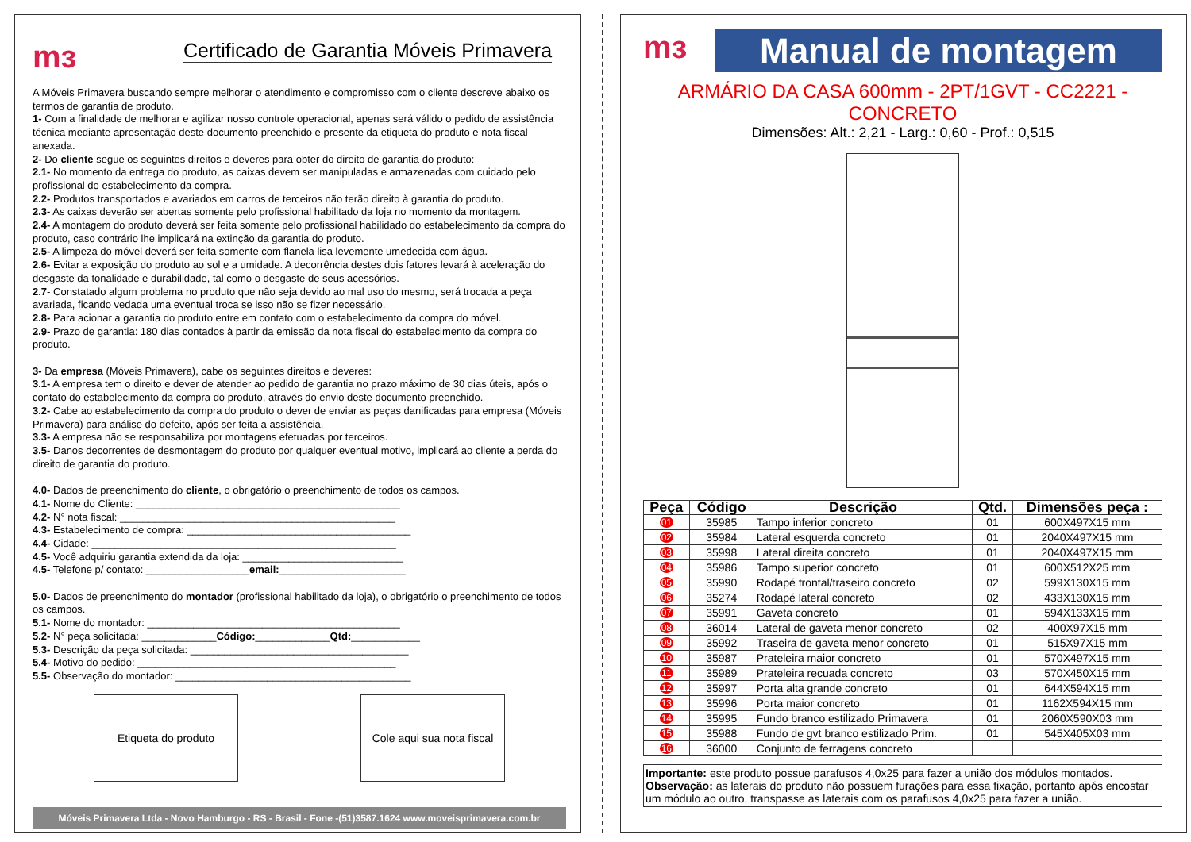mɜ
Certificado de Garantia Móveis Primavera
A Móveis Primavera buscando sempre melhorar o atendimento e compromisso com o cliente descreve abaixo os termos de garantia de produto.
1- Com a finalidade de melhorar e agilizar nosso controle operacional, apenas será válido o pedido de assistência técnica mediante apresentação deste documento preenchido e presente da etiqueta do produto e nota fiscal anexada.
2- Do cliente segue os seguintes direitos e deveres para obter do direito de garantia do produto:
2.1- No momento da entrega do produto, as caixas devem ser manipuladas e armazenadas com cuidado pelo profissional do estabelecimento da compra.
2.2- Produtos transportados e avariados em carros de terceiros não terão direito à garantia do produto.
2.3- As caixas deverão ser abertas somente pelo profissional habilitado da loja no momento da montagem.
2.4- A montagem do produto deverá ser feita somente pelo profissional habilidado do estabelecimento da compra do produto, caso contrário lhe implicará na extinção da garantia do produto.
2.5- A limpeza do móvel deverá ser feita somente com flanela lisa levemente umedecida com água.
2.6- Evitar a exposição do produto ao sol e a umidade. A decorrência destes dois fatores levará à aceleração do desgaste da tonalidade e durabilidade, tal como o desgaste de seus acessórios.
2.7- Constatado algum problema no produto que não seja devido ao mal uso do mesmo, será trocada a peça avariada, ficando vedada uma eventual troca se isso não se fizer necessário.
2.8- Para acionar a garantia do produto entre em contato com o estabelecimento da compra do móvel.
2.9- Prazo de garantia: 180 dias contados à partir da emissão da nota fiscal do estabelecimento da compra do produto.
3- Da empresa (Móveis Primavera), cabe os seguintes direitos e deveres:
3.1- A empresa tem o direito e dever de atender ao pedido de garantia no prazo máximo de 30 dias úteis, após o contato do estabelecimento da compra do produto, através do envio deste documento preenchido.
3.2- Cabe ao estabelecimento da compra do produto o dever de enviar as peças danificadas para empresa (Móveis Primavera) para análise do defeito, após ser feita a assistência.
3.3- A empresa não se responsabiliza por montagens efetuadas por terceiros.
3.5- Danos decorrentes de desmontagem do produto por qualquer eventual motivo, implicará ao cliente a perda do direito de garantia do produto.
4.0- Dados de preenchimento do cliente, o obrigatório o preenchimento de todos os campos.
4.1- Nome do Cliente: ______________________________________________
4.2- N° nota fiscal: ________________________________________________
4.3- Estabelecimento de compra: _______________________________________
4.4- Cidade: _____________________________________________________
4.5- Você adquiriu garantia extendida da loja: ____________________________
4.5- Telefone p/ contato: __________________email:______________________
5.0- Dados de preenchimento do montador (profissional habilitado da loja), o obrigatório o preenchimento de todos os campos.
5.1- Nome do montador: ____________________________________________
5.2- N° peça solicitada: _____________Código:_____________Qtd:____________
5.3- Descrição da peça solicitada: ______________________________________
5.4- Motivo do pedido: _____________________________________________
5.5- Observação do montador: _________________________________________
Etiqueta do produto Cole aqui sua nota fiscal
Móveis Primavera Ltda - Novo Hamburgo - RS - Brasil - Fone -(51)3587.1624 www.moveisprimavera.com.br
mɜ
Manual de montagem
ARMÁRIO DA CASA 600mm - 2PT/1GVT - CC2221 - CONCRETO
Dimensões: Alt.: 2,21 - Larg.: 0,60 - Prof.: 0,515
| Peça | Código | Descrição | Qtd. | Dimensões peça : |
| --- | --- | --- | --- | --- |
| 01 | 35985 | Tampo inferior concreto | 01 | 600X497X15 mm |
| 02 | 35984 | Lateral esquerda concreto | 01 | 2040X497X15 mm |
| 03 | 35998 | Lateral direita concreto | 01 | 2040X497X15 mm |
| 04 | 35986 | Tampo superior concreto | 01 | 600X512X25 mm |
| 05 | 35990 | Rodapé frontal/traseiro concreto | 02 | 599X130X15 mm |
| 06 | 35274 | Rodapé lateral concreto | 02 | 433X130X15 mm |
| 07 | 35991 | Gaveta concreto | 01 | 594X133X15 mm |
| 08 | 36014 | Lateral de gaveta menor concreto | 02 | 400X97X15 mm |
| 09 | 35992 | Traseira de gaveta menor concreto | 01 | 515X97X15 mm |
| 10 | 35987 | Prateleira maior concreto | 01 | 570X497X15 mm |
| 11 | 35989 | Prateleira recuada concreto | 03 | 570X450X15 mm |
| 12 | 35997 | Porta alta grande concreto | 01 | 644X594X15 mm |
| 13 | 35996 | Porta maior concreto | 01 | 1162X594X15 mm |
| 14 | 35995 | Fundo branco estilizado Primavera | 01 | 2060X590X03 mm |
| 15 | 35988 | Fundo de gvt branco estilizado Prim. | 01 | 545X405X03 mm |
| 16 | 36000 | Conjunto de ferragens concreto | | |
Importante: este produto possue parafusos 4,0x25 para fazer a união dos módulos montados.
Observação: as laterais do produto não possuem furações para essa fixação, portanto após encostar um módulo ao outro, transpasse as laterais com os parafusos 4,0x25 para fazer a união.